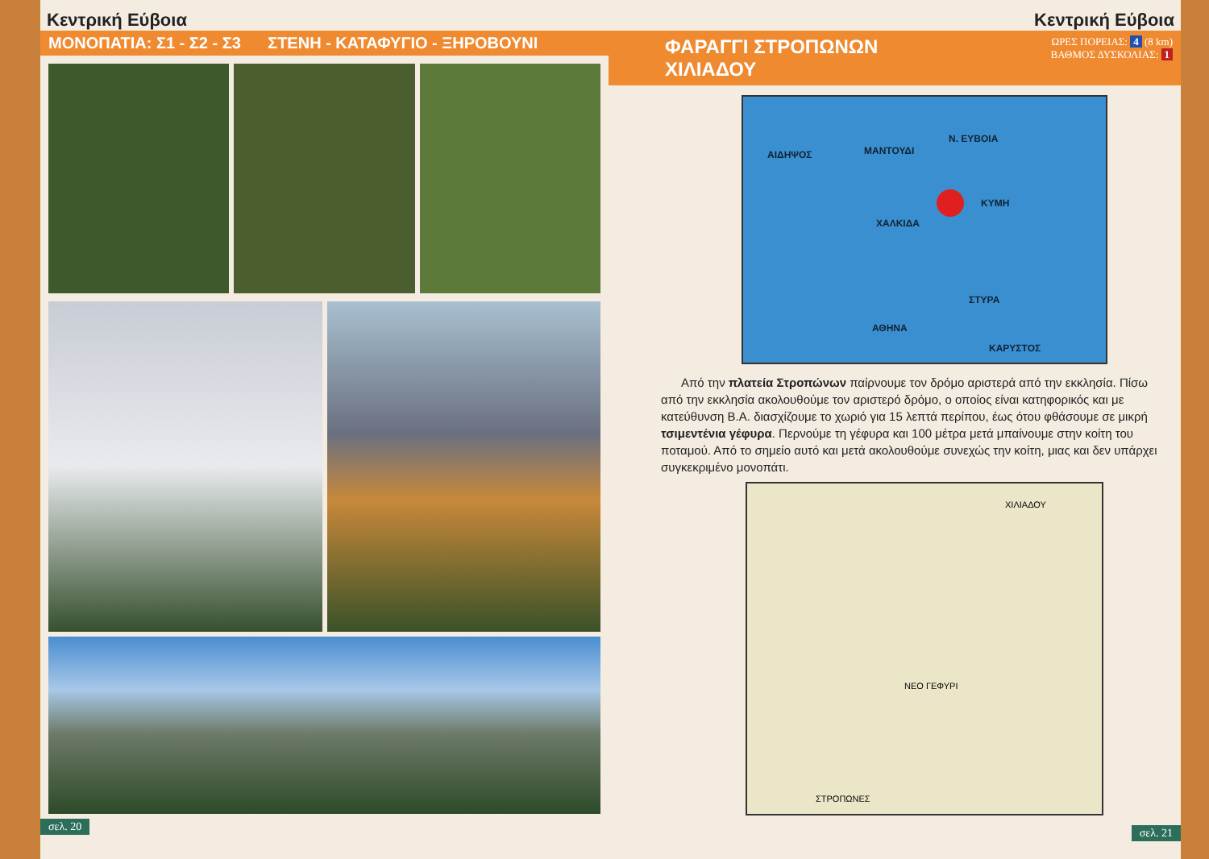Κεντρική Εύβοια
ΜΟΝΟΠΑΤΙΑ: Σ1 - Σ2 - Σ3 ΣΤΕΝΗ - ΚΑΤΑΦΥΓΙΟ - ΞΗΡΟΒΟΥΝΙ
σελ. 20
Κεντρική Εύβοια
ΦΑΡΑΓΓΙ ΣΤΡΟΠΩΝΩΝ
ΧΙΛΙΑΔΟΥ
ΩΡΕΣ ΠΟΡΕΙΑΣ: 4 (8 km)
ΒΑΘΜΟΣ ΔΥΣΚΟΛΙΑΣ: 1
ΑΙΔΗΨΟΣ ΜΑΝΤΟΥΔΙ
Ν. ΕΥΒΟΙΑ
ΚΥΜΗ
ΧΑΛΚΙΔΑ
ΣΤΥΡΑ
ΑΘΗΝΑ
ΚΑΡΥΣΤΟΣ
Από την πλατεία Στροπώνων παίρνουμε τον δρόμο αριστερά από την εκκλησία. Πίσω από την εκκλησία ακολουθούμε τον αριστερό δρόμο, ο οποίος είναι κατηφορικός και με κατεύθυνση Β.Α. διασχίζουμε το χωριό για 15 λεπτά περίπου, έως ότου φθάσουμε σε μικρή τσιμεντένια γέφυρα. Περνούμε τη γέφυρα και 100 μέτρα μετά μπαίνουμε στην κοίτη του ποταμού. Από το σημείο αυτό και μετά ακολουθούμε συνεχώς την κοίτη, μιας και δεν υπάρχει συγκεκριμένο μονοπάτι.
ΧΙΛΙΑΔΟΥ
ΝΕΟ ΓΕΦΥΡΙ
ΣΤΡΟΠΩΝΕΣ
σελ. 21